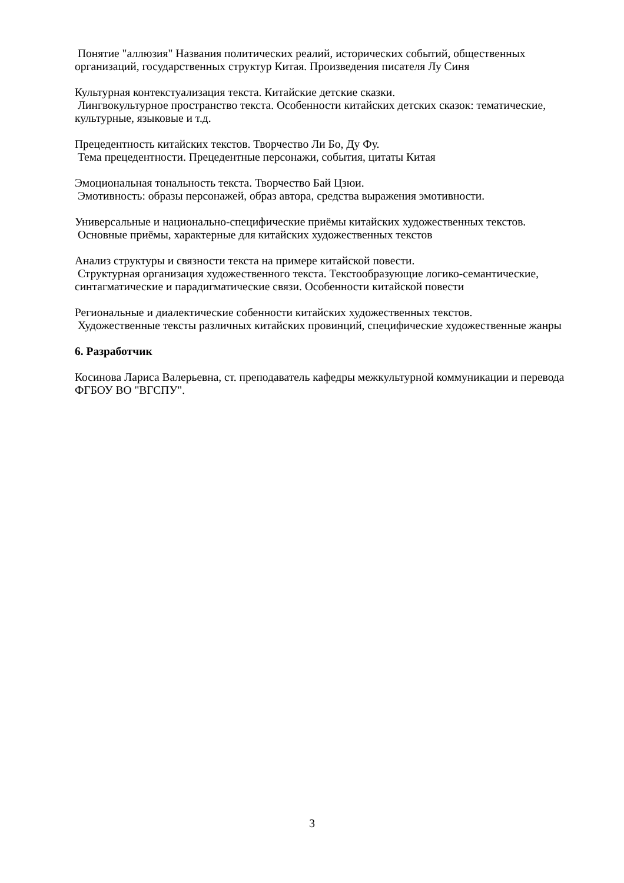Понятие "аллюзия" Названия политических реалий, исторических событий, общественных организаций, государственных структур Китая. Произведения писателя Лу Синя
Культурная контекстуализация текста. Китайские детские сказки.
Лингвокультурное пространство текста. Особенности китайских детских сказок: тематические, культурные, языковые и т.д.
Прецедентность китайских текстов. Творчество Ли Бо, Ду Фу.
Тема прецедентности. Прецедентные персонажи, события, цитаты Китая
Эмоциональная тональность текста. Творчество Бай Цзюи.
Эмотивность: образы персонажей, образ автора, средства выражения эмотивности.
Универсальные и национально-специфические приёмы китайских художественных текстов.
Основные приёмы, характерные для китайских художественных текстов
Анализ структуры и связности текста на примере китайской повести.
Структурная организация художественного текста. Текстообразующие логико-семантические, синтагматические и парадигматические связи. Особенности китайской повести
Региональные и диалектические собенности китайских художественных текстов.
Художественные тексты различных китайских провинций, специфические художественные жанры
6. Разработчик
Косинова Лариса Валерьевна, ст. преподаватель кафедры межкультурной коммуникации и перевода ФГБОУ ВО "ВГСПУ".
3